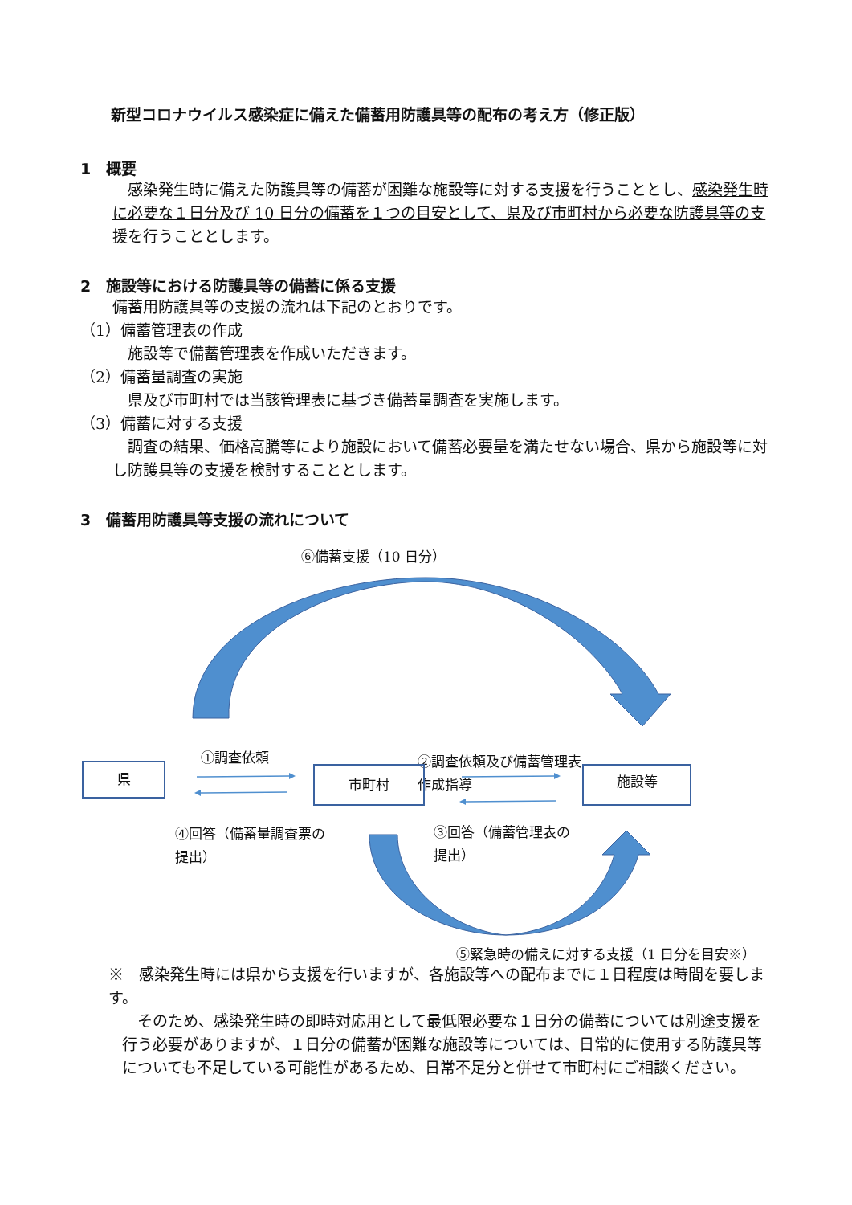新型コロナウイルス感染症に備えた備蓄用防護具等の配布の考え方（修正版）
1　概要
　感染発生時に備えた防護具等の備蓄が困難な施設等に対する支援を行うこととし、感染発生時に必要な１日分及び 10 日分の備蓄を１つの目安として、県及び市町村から必要な防護具等の支援を行うこととします。
2　施設等における防護具等の備蓄に係る支援
備蓄用防護具等の支援の流れは下記のとおりです。
（1）備蓄管理表の作成
　施設等で備蓄管理表を作成いただきます。
（2）備蓄量調査の実施
　県及び市町村では当該管理表に基づき備蓄量調査を実施します。
（3）備蓄に対する支援
　調査の結果、価格高騰等により施設において備蓄必要量を満たせない場合、県から施設等に対し防護具等の支援を検討することとします。
3　備蓄用防護具等支援の流れについて
⑥備蓄支援（10 日分）
②調査依頼及び備蓄管理表
作成指導
①調査依頼
県 市町村 施設等
④回答（備蓄量調査票の
提出）
③回答（備蓄管理表の
提出）
⑤緊急時の備えに対する支援（1 日分を目安※）
※　感染発生時には県から支援を行いますが、各施設等への配布までに１日程度は時間を要します。
　そのため、感染発生時の即時対応用として最低限必要な１日分の備蓄については別途支援を行う必要がありますが、１日分の備蓄が困難な施設等については、日常的に使用する防護具等についても不足している可能性があるため、日常不足分と併せて市町村にご相談ください。